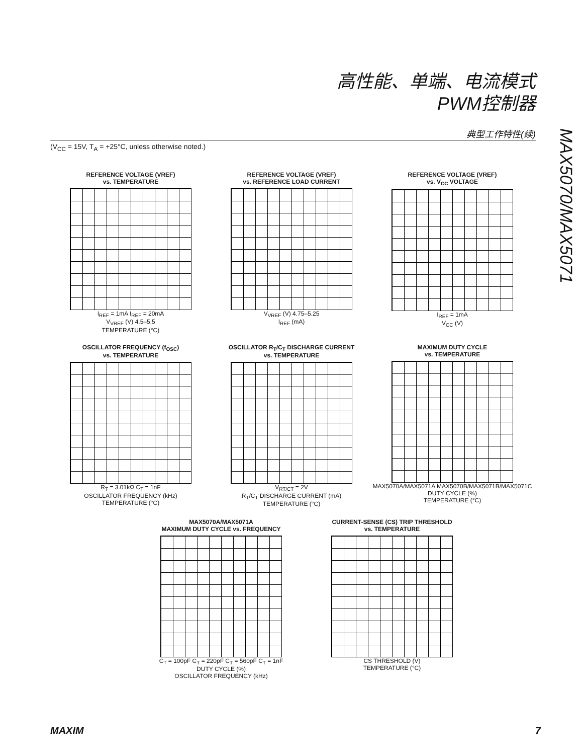高性能、单端、电流模式
PWM控制器
典型工作特性(续)
MAX5070/MAX5071
(V<sub>CC</sub> = 15V, T<sub>A</sub> = +25°C, unless otherwise noted.)
REFERENCE VOLTAGE (VREF)
vs. TEMPERATURE
I<sub>REF</sub> = 1mA I<sub>REF</sub> = 20mA
V<sub>VREF</sub> (V) 4.5–5.5
TEMPERATURE (°C)
REFERENCE VOLTAGE (VREF)
vs. REFERENCE LOAD CURRENT
V<sub>VREF</sub> (V) 4.75–5.25
I<sub>REF</sub> (mA)
REFERENCE VOLTAGE (VREF)
vs. V<sub>CC</sub> VOLTAGE
I<sub>REF</sub> = 1mA
V<sub>CC</sub> (V)
OSCILLATOR FREQUENCY (f<sub>OSC</sub>)
vs. TEMPERATURE
R<sub>T</sub> = 3.01kΩ C<sub>T</sub> = 1nF
OSCILLATOR FREQUENCY (kHz)
TEMPERATURE (°C)
OSCILLATOR R<sub>T</sub>/C<sub>T</sub> DISCHARGE CURRENT
vs. TEMPERATURE
V<sub>RT/CT</sub> = 2V
R<sub>T</sub>/C<sub>T</sub> DISCHARGE CURRENT (mA)
TEMPERATURE (°C)
MAXIMUM DUTY CYCLE
vs. TEMPERATURE
MAX5070A/MAX5071A MAX5070B/MAX5071B/MAX5071C
DUTY CYCLE (%)
TEMPERATURE (°C)
MAX5070A/MAX5071A
MAXIMUM DUTY CYCLE vs. FREQUENCY
C<sub>T</sub> = 100pF C<sub>T</sub> = 220pF C<sub>T</sub> = 560pF C<sub>T</sub> = 1nF
DUTY CYCLE (%)
OSCILLATOR FREQUENCY (kHz)
CURRENT-SENSE (CS) TRIP THRESHOLD
vs. TEMPERATURE
CS THRESHOLD (V)
TEMPERATURE (°C)
MAXIM 7